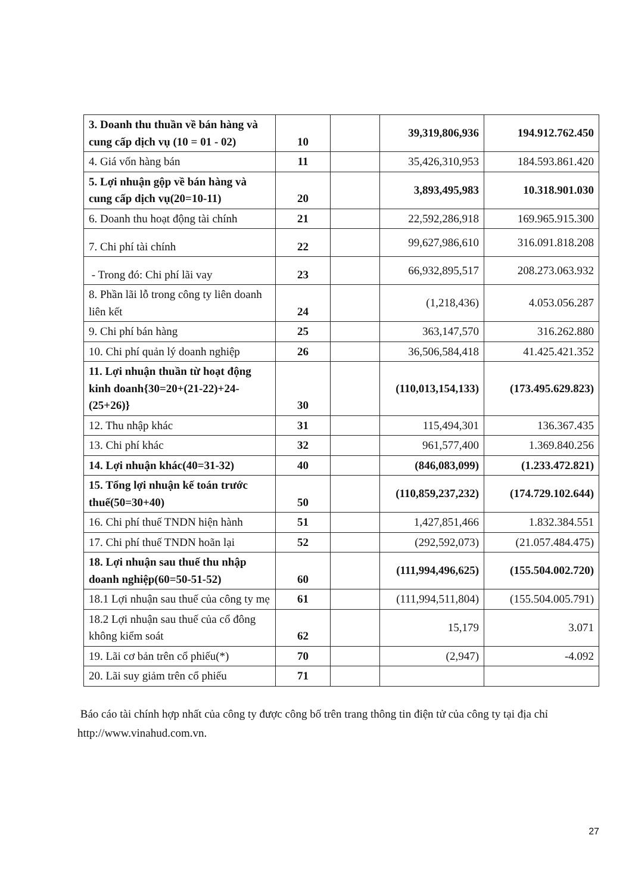| 3. Doanh thu thuần về bán hàng và cung cấp dịch vụ (10 = 01 - 02) | 10 | | 39,319,806,936 | 194.912.762.450 |
| 4. Giá vốn hàng bán | 11 | | 35,426,310,953 | 184.593.861.420 |
| 5. Lợi nhuận gộp về bán hàng và cung cấp dịch vụ(20=10-11) | 20 | | 3,893,495,983 | 10.318.901.030 |
| 6. Doanh thu hoạt động tài chính | 21 | | 22,592,286,918 | 169.965.915.300 |
| 7. Chi phí tài chính | 22 | | 99,627,986,610 | 316.091.818.208 |
| - Trong đó: Chi phí lãi vay | 23 | | 66,932,895,517 | 208.273.063.932 |
| 8. Phần lãi lỗ trong công ty liên doanh liên kết | 24 | | (1,218,436) | 4.053.056.287 |
| 9. Chi phí bán hàng | 25 | | 363,147,570 | 316.262.880 |
| 10. Chi phí quản lý doanh nghiệp | 26 | | 36,506,584,418 | 41.425.421.352 |
| 11. Lợi nhuận thuần từ hoạt động kinh doanh{30=20+(21-22)+24-(25+26)} | 30 | | (110,013,154,133) | (173.495.629.823) |
| 12. Thu nhập khác | 31 | | 115,494,301 | 136.367.435 |
| 13. Chi phí khác | 32 | | 961,577,400 | 1.369.840.256 |
| 14. Lợi nhuận khác(40=31-32) | 40 | | (846,083,099) | (1.233.472.821) |
| 15. Tổng lợi nhuận kế toán trước thuế(50=30+40) | 50 | | (110,859,237,232) | (174.729.102.644) |
| 16. Chi phí thuế TNDN hiện hành | 51 | | 1,427,851,466 | 1.832.384.551 |
| 17. Chi phí thuế TNDN hoãn lại | 52 | | (292,592,073) | (21.057.484.475) |
| 18. Lợi nhuận sau thuế thu nhập doanh nghiệp(60=50-51-52) | 60 | | (111,994,496,625) | (155.504.002.720) |
| 18.1 Lợi nhuận sau thuế của công ty mẹ | 61 | | (111,994,511,804) | (155.504.005.791) |
| 18.2 Lợi nhuận sau thuế của cổ đông không kiểm soát | 62 | | 15,179 | 3.071 |
| 19. Lãi cơ bản trên cổ phiếu(*) | 70 | | (2,947) | -4.092 |
| 20. Lãi suy giảm trên cổ phiếu | 71 | | | |
Báo cáo tài chính hợp nhất của công ty được công bố trên trang thông tin điện tử của công ty tại địa chỉ http://www.vinahud.com.vn.
27